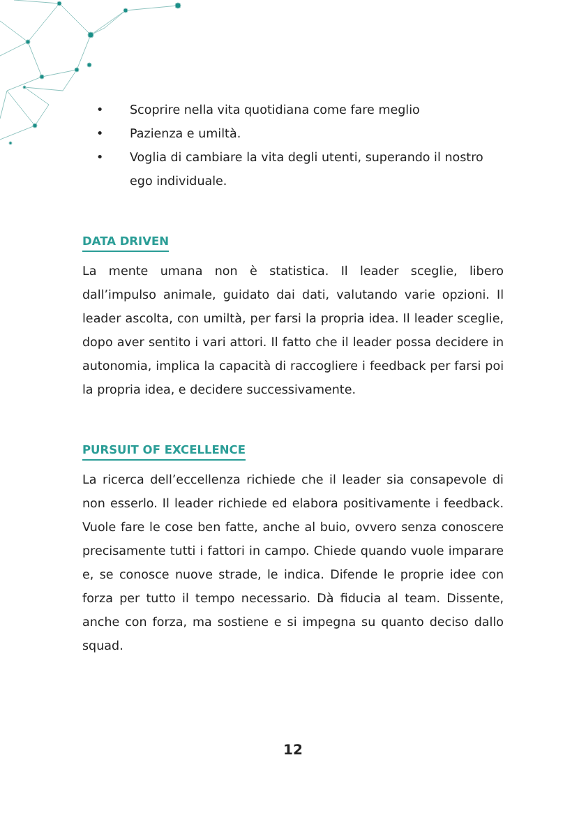• Scoprire nella vita quotidiana come fare meglio
• Pazienza e umiltà.
• Voglia di cambiare la vita degli utenti, superando il nostro ego individuale.
DATA DRIVEN
La mente umana non è statistica. Il leader sceglie, libero dall’impulso animale, guidato dai dati, valutando varie opzioni. Il leader ascolta, con umiltà, per farsi la propria idea. Il leader sceglie, dopo aver sentito i vari attori. Il fatto che il leader possa decidere in autonomia, implica la capacità di raccogliere i feedback per farsi poi la propria idea, e decidere successivamente.
PURSUIT OF EXCELLENCE
La ricerca dell’eccellenza richiede che il leader sia consapevole di non esserlo. Il leader richiede ed elabora positivamente i feedback. Vuole fare le cose ben fatte, anche al buio, ovvero senza conoscere precisamente tutti i fattori in campo. Chiede quando vuole imparare e, se conosce nuove strade, le indica. Difende le proprie idee con forza per tutto il tempo necessario. Dà fiducia al team. Dissente, anche con forza, ma sostiene e si impegna su quanto deciso dallo squad.
12